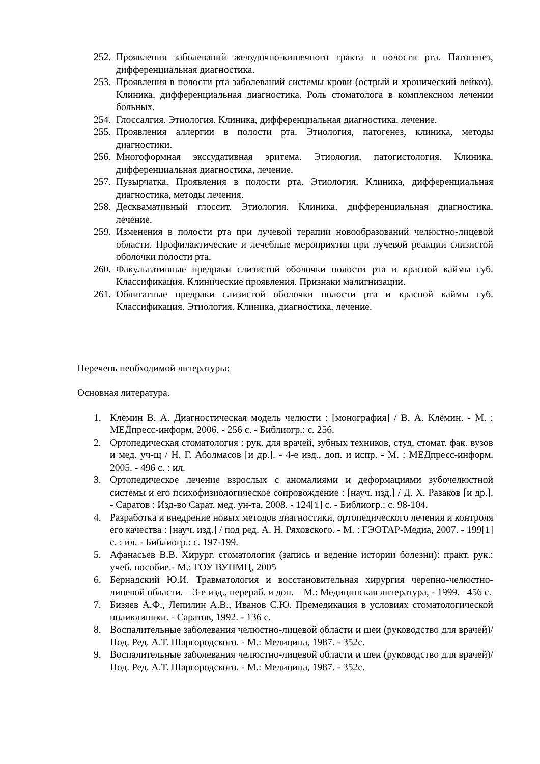252. Проявления заболеваний желудочно-кишечного тракта в полости рта. Патогенез, дифференциальная диагностика.
253. Проявления в полости рта заболеваний системы крови (острый и хронический лейкоз). Клиника, дифференциальная диагностика. Роль стоматолога в комплексном лечении больных.
254. Глоссалгия. Этиология. Клиника, дифференциальная диагностика, лечение.
255. Проявления аллергии в полости рта. Этиология, патогенез, клиника, методы диагностики.
256. Многоформная экссудативная эритема. Этиология, патогистология. Клиника, дифференциальная диагностика, лечение.
257. Пузырчатка. Проявления в полости рта. Этиология. Клиника, дифференциальная диагностика, методы лечения.
258. Десквамативный глоссит. Этиология. Клиника, дифференциальная диагностика, лечение.
259. Изменения в полости рта при лучевой терапии новообразований челюстно-лицевой области. Профилактические и лечебные мероприятия при лучевой реакции слизистой оболочки полости рта.
260. Факультативные предраки слизистой оболочки полости рта и красной каймы губ. Классификация. Клинические проявления. Признаки малигнизации.
261. Облигатные предраки слизистой оболочки полости рта и красной каймы губ. Классификация. Этиология. Клиника, диагностика, лечение.
Перечень необходимой литературы:
Основная литература.
1. Клёмин В. А. Диагностическая модель челюсти : [монография] / В. А. Клёмин. - М. : МЕДпресс-информ, 2006. - 256 с. - Библиогр.: с. 256.
2. Ортопедическая стоматология : рук. для врачей, зубных техников, студ. стомат. фак. вузов и мед. уч-щ / Н. Г. Аболмасов [и др.]. - 4-е изд., доп. и испр. - М. : МЕДпресс-информ, 2005. - 496 с. : ил.
3. Ортопедическое лечение взрослых с аномалиями и деформациями зубочелюстной системы и его психофизиологическое сопровождение : [науч. изд.] / Д. Х. Разаков [и др.]. - Саратов : Изд-во Сарат. мед. ун-та, 2008. - 124[1] с. - Библиогр.: с. 98-104.
4. Разработка и внедрение новых методов диагностики, ортопедического лечения и контроля его качества : [науч. изд.] / под ред. А. Н. Ряховского. - М. : ГЭОТАР-Медиа, 2007. - 199[1] с. : ил. - Библиогр.: с. 197-199.
5. Афанасьев В.В. Хирург. стоматология (запись и ведение истории болезни): практ. рук.: учеб. пособие.- М.: ГОУ ВУНМЦ, 2005
6. Бернадский Ю.И. Травматология и восстановительная хирургия черепно-челюстно-лицевой области. – 3-е изд., перераб. и доп. – М.: Медицинская литература, - 1999. –456 с.
7. Бизяев А.Ф., Лепилин А.В., Иванов С.Ю. Премедикация в условиях стоматологической поликлиники. - Саратов, 1992. - 136 с.
8. Воспалительные заболевания челюстно-лицевой области и шеи (руководство для врачей)/ Под. Ред. А.Т. Шаргородского. - М.: Медицина, 1987. - 352с.
9. Воспалительные заболевания челюстно-лицевой области и шеи (руководство для врачей)/ Под. Ред. А.Т. Шаргородского. - М.: Медицина, 1987. - 352с.